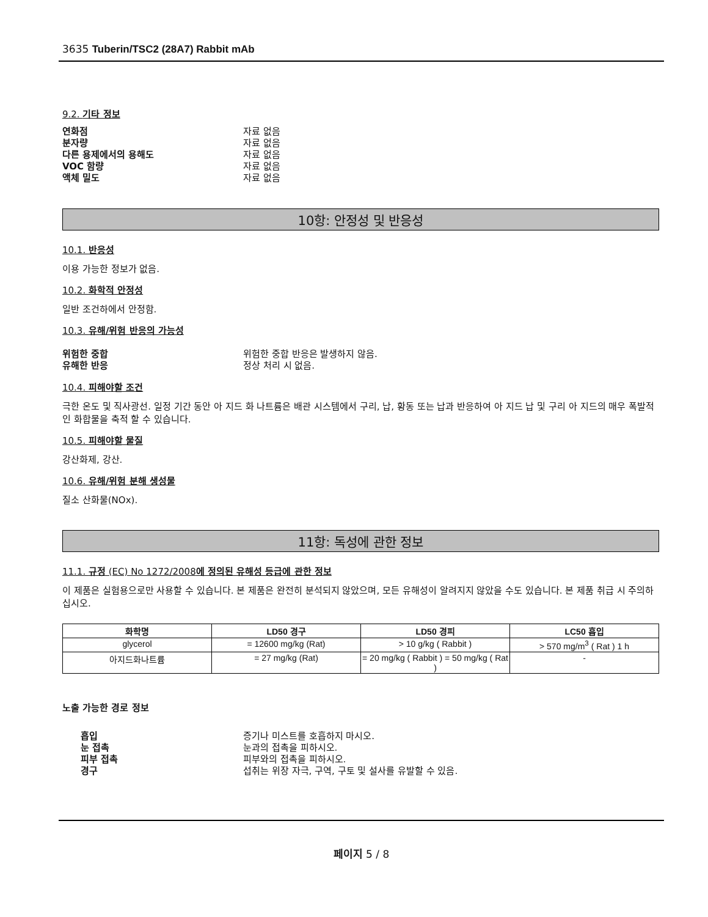3635 Tuberin/TSC2 (28A7) Rabbit mAb
9.2. 기타 정보
연화점 자료 없음
분자량 자료 없음
다른 용제에서의 용해도 자료 없음
VOC 함량 자료 없음
액체 밀도 자료 없음
10항: 안정성 및 반응성
10.1. 반응성
이용 가능한 정보가 없음.
10.2. 화학적 안정성
일반 조건하에서 안정함.
10.3. 유해/위험 반응의 가능성
위험한 중합 위험한 중합 반응은 발생하지 않음.
유해한 반응 정상 처리 시 없음.
10.4. 피해야할 조건
극한 온도 및 직사광선. 일정 기간 동안 아 지드 화 나트륨은 배관 시스템에서 구리, 납, 황동 또는 납과 반응하여 아 지드 납 및 구리 아 지드의 매우 폭발적인 화합물을 축적 할 수 있습니다.
10.5. 피해야할 물질
강산화제, 강산.
10.6. 유해/위험 분해 생성물
질소 산화물(NOx).
11항: 독성에 관한 정보
11.1. 규정 (EC) No 1272/2008에 정의된 유해성 등급에 관한 정보
이 제품은 실험용으로만 사용할 수 있습니다. 본 제품은 완전히 분석되지 않았으며, 모든 유해성이 알려지지 않았을 수도 있습니다. 본 제품 취급 시 주의하십시오.
| 화학명 | LD50 경구 | LD50 경피 | LC50 흡입 |
| --- | --- | --- | --- |
| glycerol | = 12600 mg/kg (Rat) | > 10 g/kg ( Rabbit ) | > 570 mg/m<sup>3</sup> ( Rat ) 1 h |
| 아지드화나트륨 | = 27 mg/kg (Rat) | = 20 mg/kg ( Rabbit ) = 50 mg/kg ( Rat ) | - |
노출 가능한 경로 정보
흡입 증기나 미스트를 호흡하지 마시오.
눈 접촉 눈과의 접촉을 피하시오.
피부 접촉 피부와의 접촉을 피하시오.
경구 섭취는 위장 자극, 구역, 구토 및 설사를 유발할 수 있음.
페이지 5 / 8